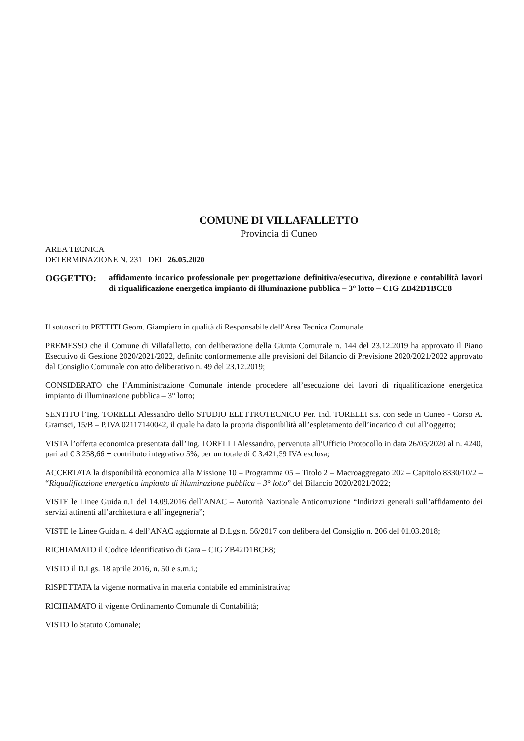COMUNE DI VILLAFALLETTO
Provincia di Cuneo
AREA TECNICA
DETERMINAZIONE N. 231 DEL 26.05.2020
OGGETTO: affidamento incarico professionale per progettazione definitiva/esecutiva, direzione e contabilità lavori di riqualificazione energetica impianto di illuminazione pubblica – 3° lotto – CIG ZB42D1BCE8
Il sottoscritto PETTITI Geom. Giampiero in qualità di Responsabile dell’Area Tecnica Comunale
PREMESSO che il Comune di Villafalletto, con deliberazione della Giunta Comunale n. 144 del 23.12.2019 ha approvato il Piano Esecutivo di Gestione 2020/2021/2022, definito conformemente alle previsioni del Bilancio di Previsione 2020/2021/2022 approvato dal Consiglio Comunale con atto deliberativo n. 49 del 23.12.2019;
CONSIDERATO che l’Amministrazione Comunale intende procedere all’esecuzione dei lavori di riqualificazione energetica impianto di illuminazione pubblica – 3° lotto;
SENTITO l’Ing. TORELLI Alessandro dello STUDIO ELETTROTECNICO Per. Ind. TORELLI s.s. con sede in Cuneo - Corso A. Gramsci, 15/B – P.IVA 02117140042, il quale ha dato la propria disponibilità all’espletamento dell’incarico di cui all’oggetto;
VISTA l’offerta economica presentata dall’Ing. TORELLI Alessandro, pervenuta all’Ufficio Protocollo in data 26/05/2020 al n. 4240, pari ad € 3.258,66 + contributo integrativo 5%, per un totale di € 3.421,59 IVA esclusa;
ACCERTATA la disponibilità economica alla Missione 10 – Programma 05 – Titolo 2 – Macroaggregato 202 – Capitolo 8330/10/2 – “Riqualificazione energetica impianto di illuminazione pubblica – 3° lotto” del Bilancio 2020/2021/2022;
VISTE le Linee Guida n.1 del 14.09.2016 dell’ANAC – Autorità Nazionale Anticorruzione “Indirizzi generali sull’affidamento dei servizi attinenti all’architettura e all’ingegneria”;
VISTE le Linee Guida n. 4 dell’ANAC aggiornate al D.Lgs n. 56/2017 con delibera del Consiglio n. 206 del 01.03.2018;
RICHIAMATO il Codice Identificativo di Gara – CIG ZB42D1BCE8;
VISTO il D.Lgs. 18 aprile 2016, n. 50 e s.m.i.;
RISPETTATA la vigente normativa in materia contabile ed amministrativa;
RICHIAMATO il vigente Ordinamento Comunale di Contabilità;
VISTO lo Statuto Comunale;